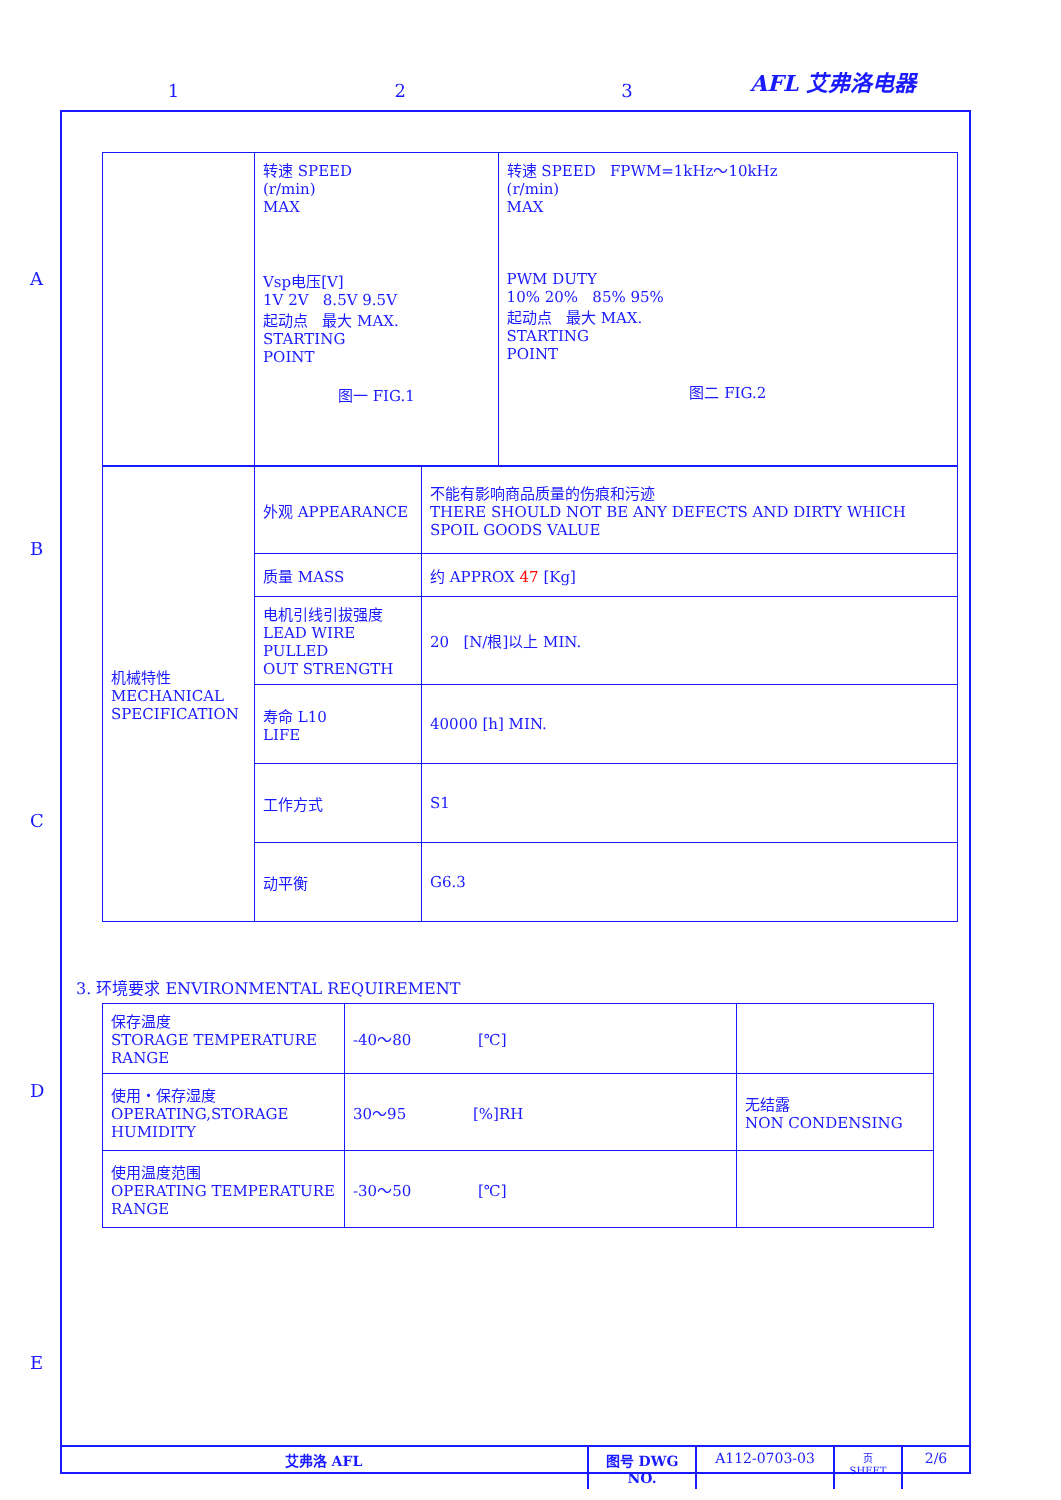1 2 3 AFL 艾弗洛电器
A
B
C
D
E
| | 转速 SPEED (r/min) MAX Vsp电压[V] 1V 2V 8.5V 9.5V 起动点 最大 MAX. STARTING POINT 图一 FIG.1 | 转速 SPEED FPWM=1kHz～10kHz (r/min) MAX PWM DUTY 10% 20% 85% 95% 起动点 最大 MAX. STARTING POINT 图二 FIG.2 |
| 机械特性 MECHANICAL SPECIFICATION | 外观 APPEARANCE | 不能有影响商品质量的伤痕和污迹 THERE SHOULD NOT BE ANY DEFECTS AND DIRTY WHICH SPOIL GOODS VALUE |
| | 质量 MASS | 约 APPROX 47 [Kg] |
| | 电机引线引拔强度 LEAD WIRE PULLED OUT STRENGTH | 20 [N/根]以上 MIN. |
| | 寿命 L10 LIFE | 40000 [h] MIN. |
| | 工作方式 | S1 |
| | 动平衡 | G6.3 |
3. 环境要求 ENVIRONMENTAL REQUIREMENT
| 保存温度 STORAGE TEMPERATURE RANGE | -40～80 [℃] | |
| 使用・保存湿度 OPERATING,STORAGE HUMIDITY | 30～95 [%]RH | 无结露 NON CONDENSING |
| 使用温度范围 OPERATING TEMPERATURE RANGE | -30～50 [℃] | |
艾弗洛 AFL 图号 DWG NO.
A112-0703-03
页 SHEET
2/6